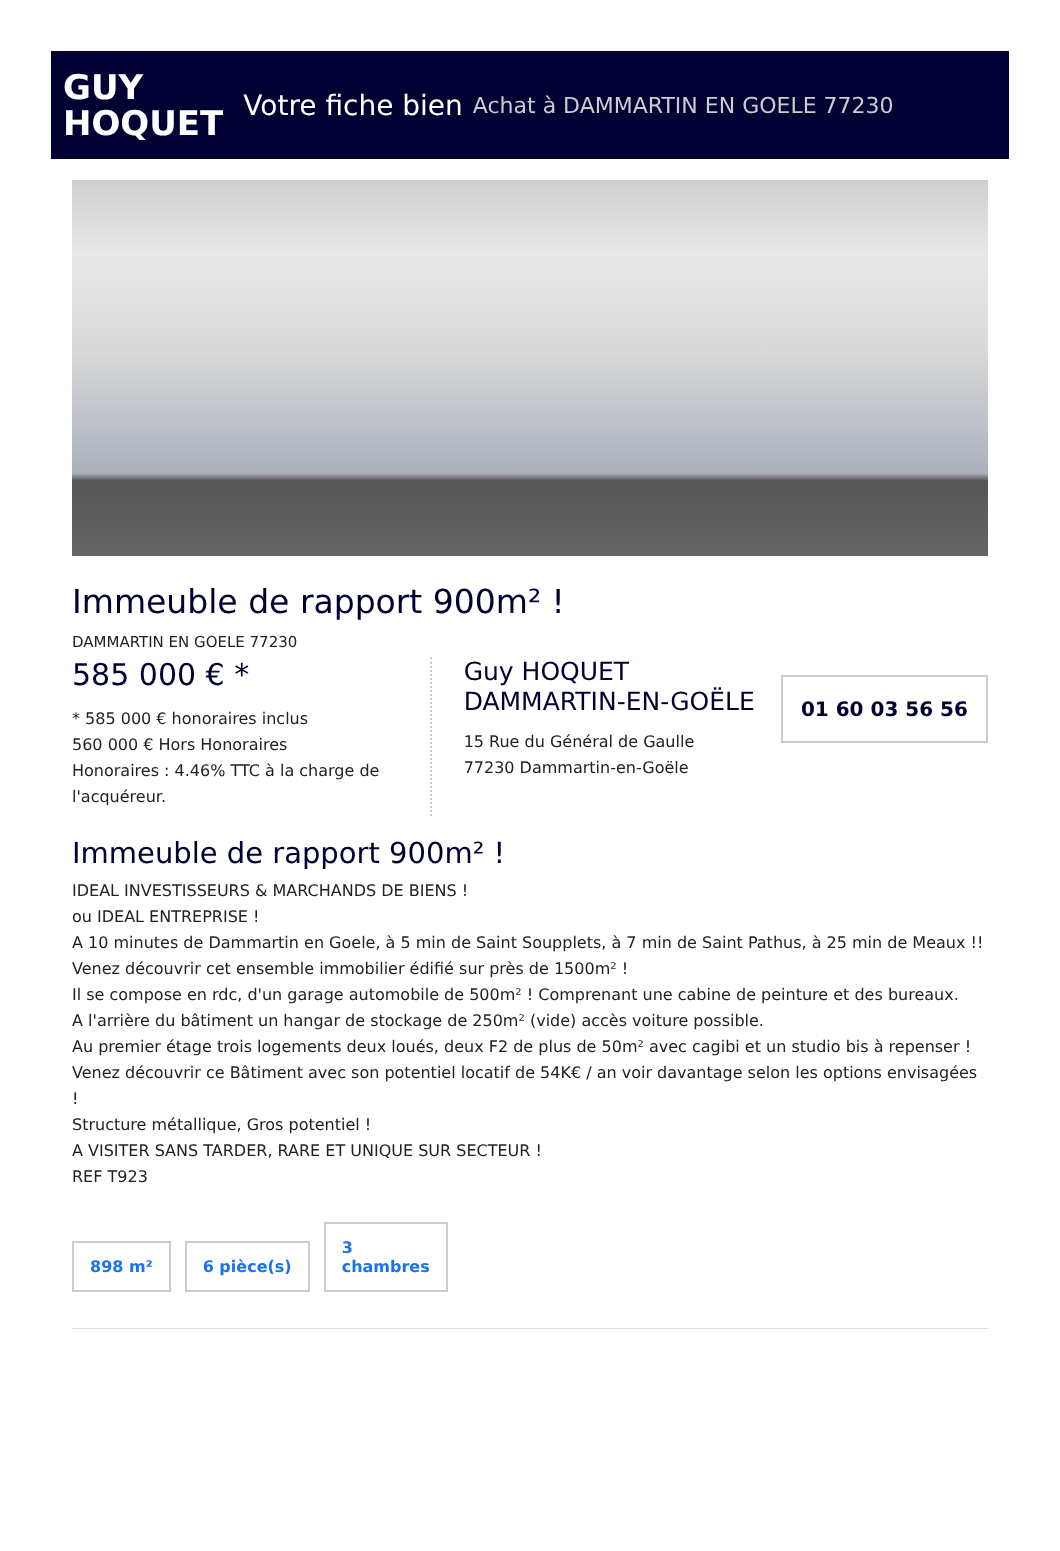GUY
HOQUET
Votre fiche bien Achat à DAMMARTIN EN GOELE 77230
Immeuble de rapport 900m² !
DAMMARTIN EN GOELE 77230
585 000 € *
* 585 000 € honoraires inclus
560 000 € Hors Honoraires
Honoraires : 4.46% TTC à la charge de l'acquéreur.
Guy HOQUET DAMMARTIN-EN-GOËLE
15 Rue du Général de Gaulle
77230 Dammartin-en-Goële
01 60 03 56 56
Immeuble de rapport 900m² !
IDEAL INVESTISSEURS & MARCHANDS DE BIENS !
ou IDEAL ENTREPRISE !
A 10 minutes de Dammartin en Goele, à 5 min de Saint Soupplets, à 7 min de Saint Pathus, à 25 min de Meaux !!
Venez découvrir cet ensemble immobilier édifié sur près de 1500m² !
Il se compose en rdc, d'un garage automobile de 500m² ! Comprenant une cabine de peinture et des bureaux.
A l'arrière du bâtiment un hangar de stockage de 250m² (vide) accès voiture possible.
Au premier étage trois logements deux loués, deux F2 de plus de 50m² avec cagibi et un studio bis à repenser !
Venez découvrir ce Bâtiment avec son potentiel locatif de 54K€ / an voir davantage selon les options envisagées !
Structure métallique, Gros potentiel !
A VISITER SANS TARDER, RARE ET UNIQUE SUR SECTEUR !
REF T923
898 m²
6 pièce(s)
3
chambres